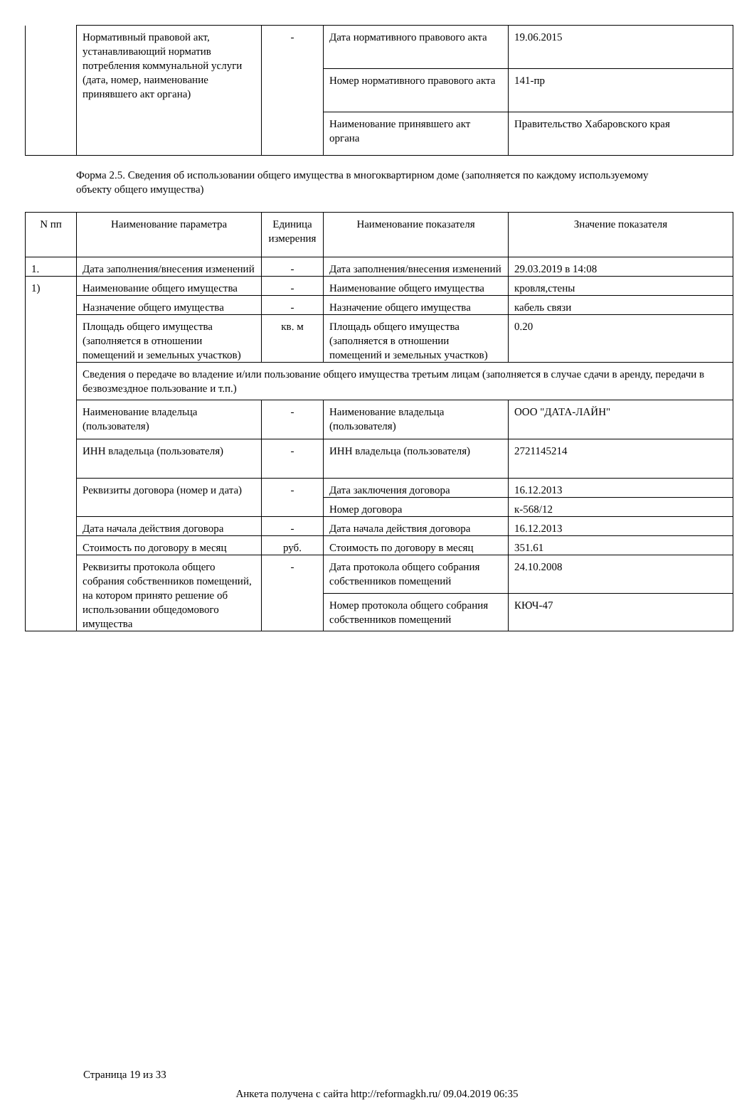| | Нормативный правовой акт, устанавливающий норматив потребления коммунальной услуги (дата, номер, наименование принявшего акт органа) | - | Дата нормативного правового акта | 19.06.2015 |
| | | | Номер нормативного правового акта | 141-пр |
| | | | Наименование принявшего акт органа | Правительство Хабаровского края |
Форма 2.5. Сведения об использовании общего имущества в многоквартирном доме (заполняется по каждому используемому объекту общего имущества)
| N пп | Наименование параметра | Единица измерения | Наименование показателя | Значение показателя |
| --- | --- | --- | --- | --- |
| 1. | Дата заполнения/внесения изменений | - | Дата заполнения/внесения изменений | 29.03.2019 в 14:08 |
| 1) | Наименование общего имущества | - | Наименование общего имущества | кровля,стены |
| | Назначение общего имущества | - | Назначение общего имущества | кабель связи |
| | Площадь общего имущества (заполняется в отношении помещений и земельных участков) | кв. м | Площадь общего имущества (заполняется в отношении помещений и земельных участков) | 0.20 |
| | Сведения о передаче во владение и/или пользование общего имущества третьим лицам (заполняется в случае сдачи в аренду, передачи в безвозмездное пользование и т.п.) | | | |
| | Наименование владельца (пользователя) | - | Наименование владельца (пользователя) | ООО "ДАТА-ЛАЙН" |
| | ИНН владельца (пользователя) | - | ИНН владельца (пользователя) | 2721145214 |
| | Реквизиты договора (номер и дата) | - | Дата заключения договора | 16.12.2013 |
| | | | Номер договора | к-568/12 |
| | Дата начала действия договора | - | Дата начала действия договора | 16.12.2013 |
| | Стоимость по договору в месяц | руб. | Стоимость по договору в месяц | 351.61 |
| | Реквизиты протокола общего собрания собственников помещений, на котором принято решение об использовании общедомового имущества | - | Дата протокола общего собрания собственников помещений | 24.10.2008 |
| | | | Номер протокола общего собрания собственников помещений | КЮЧ-47 |
Страница 19 из 33
Анкета получена с сайта http://reformagkh.ru/ 09.04.2019 06:35